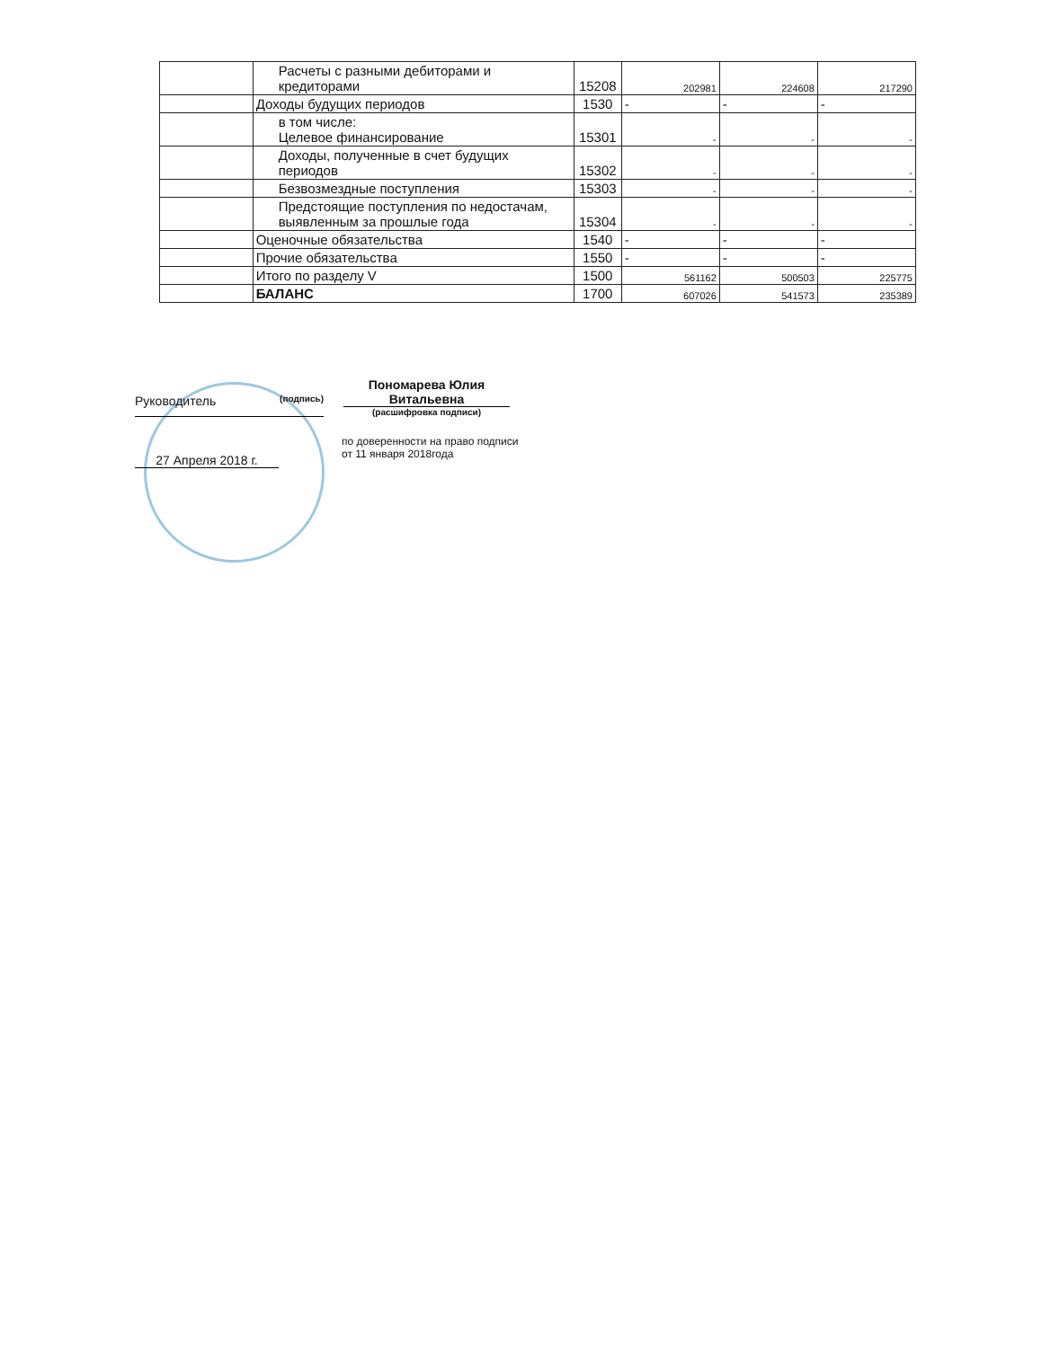| | Расчеты с разными дебиторами и кредиторами | 15208 | 202981 | 224608 | 217290 |
| | Доходы будущих периодов | 1530 | - | - | - |
| | в том числе: Целевое финансирование | 15301 | - | - | - |
| | Доходы, полученные в счет будущих периодов | 15302 | - | - | - |
| | Безвозмездные поступления | 15303 | - | - | - |
| | Предстоящие поступления по недостачам, выявленным за прошлые года | 15304 | - | - | - |
| | Оценочные обязательства | 1540 | - | - | - |
| | Прочие обязательства | 1550 | - | - | - |
| | Итого по разделу V | 1500 | 561162 | 500503 | 225775 |
| | БАЛАНС | 1700 | 607026 | 541573 | 235389 |
Руководитель (подпись)
Пономарева Юлия Витальевна
(расшифровка подписи)
27 Апреля 2018 г.
по доверенности на право подписи
от 11 января 2018года